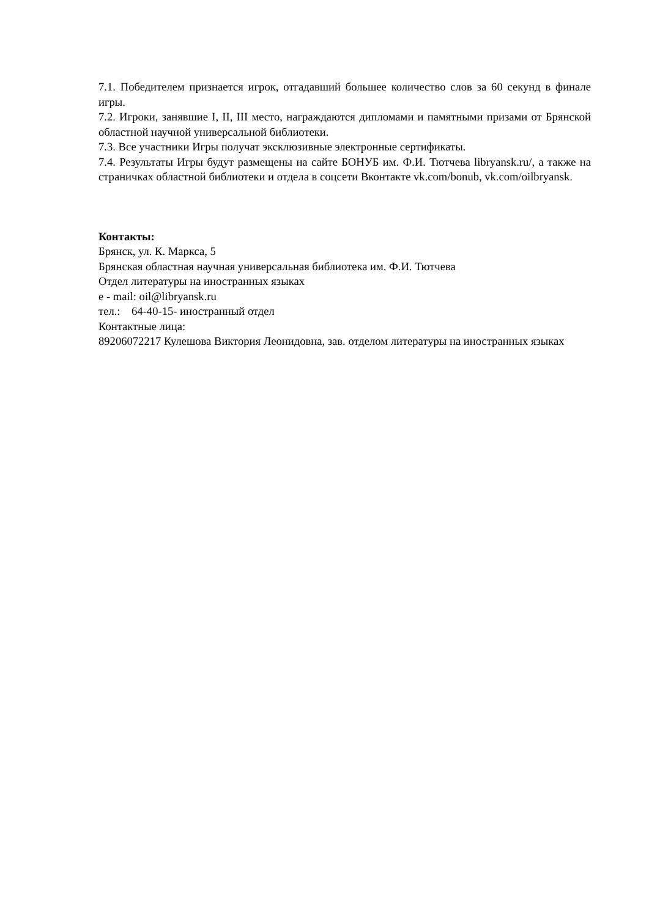7.1. Победителем признается игрок, отгадавший большее количество слов за 60 секунд в финале игры.
7.2. Игроки, занявшие I, II, III место, награждаются дипломами и памятными призами от Брянской областной научной универсальной библиотеки.
7.3. Все участники Игры получат эксклюзивные электронные сертификаты.
7.4. Результаты Игры будут размещены на сайте БОНУБ им. Ф.И. Тютчева libryansk.ru/, а также на страничках областной библиотеки и отдела в соцсети Вконтакте vk.com/bonub, vk.com/oilbryansk.
Контакты:
Брянск, ул. К. Маркса, 5
Брянская областная научная универсальная библиотека им. Ф.И. Тютчева
Отдел литературы на иностранных языках
e - mail: oil@libryansk.ru
тел.: 64-40-15- иностранный отдел
Контактные лица:
89206072217 Кулешова Виктория Леонидовна, зав. отделом литературы на иностранных языках